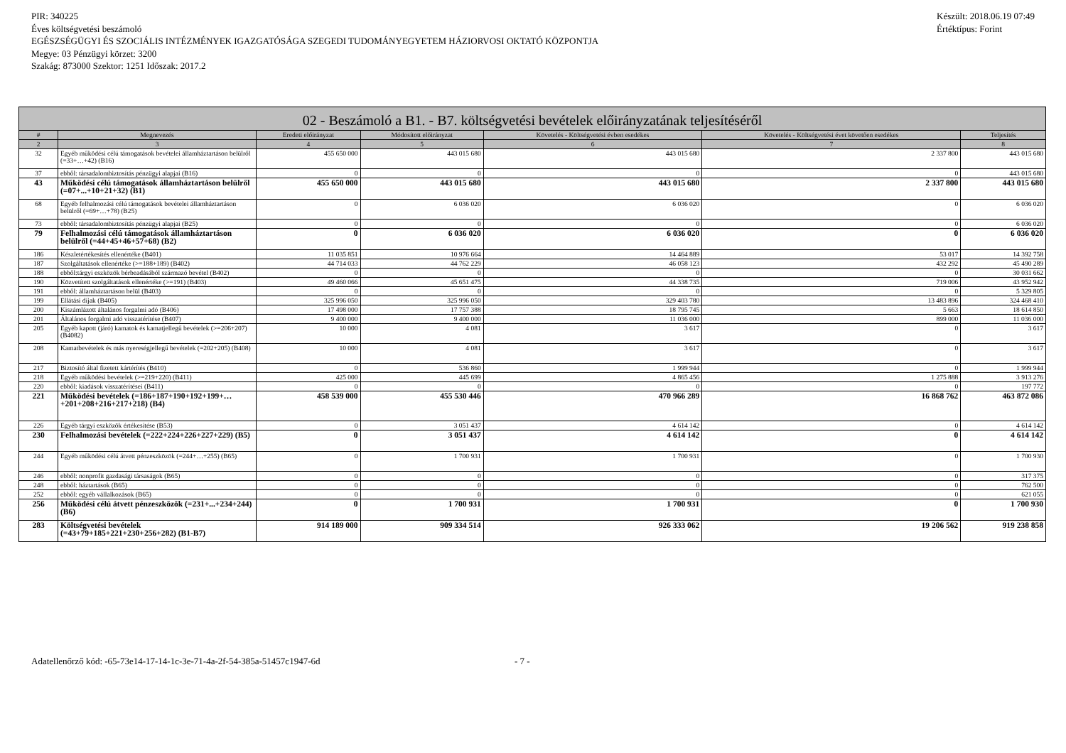PIR: 340225
Éves költségvetési beszámoló
EGÉSZSÉGÜGYI ÉS SZOCIÁLIS INTÉZMÉNYEK IGAZGATÓSÁGA SZEGEDI TUDOMÁNYEGYETEM HÁZIORVOSI OKTATÓ KÖZPONTJA
Megye: 03 Pénzügyi körzet: 3200
Szakág: 873000 Szektor: 1251 Időszak: 2017.2
Készült: 2018.06.19 07:49
Értéktípus: Forint
| 02 - Beszámoló a B1. - B7. költségvetési bevételek előirányzatának teljesítéséről | | | | | | |
| --- | --- | --- | --- | --- | --- | --- |
| # | Megnevezés | Eredeti előirányzat | Módosított előirányzat | Követelés - Költségvetési évben esedékes | Követelés - Költségvetési évet követően esedékes | Teljesítés |
| 2 | 3 | 4 | 5 | 6 | 7 | 8 |
| 32 | Egyéb működési célú támogatások bevételei államháztartáson belülről (=33+…+42) (B16) | 455 650 000 | 443 015 680 | 443 015 680 | 2 337 800 | 443 015 680 |
| 37 | ebből: társadalombiztosítás pénzügyi alapjai (B16) | 0 | 0 | 0 | 0 | 443 015 680 |
| 43 | Működési célú támogatások államháztartáson belülről (=07+...+10+21+32) (B1) | 455 650 000 | 443 015 680 | 443 015 680 | 2 337 800 | 443 015 680 |
| 68 | Egyéb felhalmozási célú támogatások bevételei államháztartáson belülről (=69+…+78) (B25) | 0 | 6 036 020 | 6 036 020 | 0 | 6 036 020 |
| 73 | ebből: társadalombiztosítás pénzügyi alapjai (B25) | 0 | 0 | 0 | 0 | 6 036 020 |
| 79 | Felhalmozási célú támogatások államháztartáson belülről (=44+45+46+57+68) (B2) | 0 | 6 036 020 | 6 036 020 | 0 | 6 036 020 |
| 186 | Készletértékesítés ellenértéke (B401) | 11 035 851 | 10 976 664 | 14 464 889 | 53 017 | 14 392 758 |
| 187 | Szolgáltatások ellenértéke (>=188+189) (B402) | 44 714 033 | 44 762 229 | 46 058 123 | 432 292 | 45 490 289 |
| 188 | ebből:tárgyi eszközök bérbeadásából származó bevétel (B402) | 0 | 0 | 0 | 0 | 30 031 662 |
| 190 | Közvetített szolgáltatások ellenértéke (>=191) (B403) | 49 460 066 | 45 651 475 | 44 338 735 | 719 006 | 43 952 942 |
| 191 | ebből: államháztartáson belül (B403) | 0 | 0 | 0 | 0 | 5 329 805 |
| 199 | Ellátási díjak (B405) | 325 996 050 | 325 996 050 | 329 403 780 | 13 483 896 | 324 468 410 |
| 200 | Kiszámlázott általános forgalmi adó (B406) | 17 498 000 | 17 757 388 | 18 795 745 | 5 663 | 18 614 850 |
| 201 | Általános forgalmi adó visszatérítése (B407) | 9 400 000 | 9 400 000 | 11 036 000 | 899 000 | 11 036 000 |
| 205 | Egyéb kapott (járó) kamatok és kamatjellegű bevételek (>=206+207) (B4082) | 10 000 | 4 081 | 3 617 | 0 | 3 617 |
| 208 | Kamatbevételek és más nyereségjellegű bevételek (=202+205) (B408) | 10 000 | 4 081 | 3 617 | 0 | 3 617 |
| 217 | Biztosító által fizetett kártérítés (B410) | 0 | 536 860 | 1 999 944 | 0 | 1 999 944 |
| 218 | Egyéb működési bevételek (>=219+220) (B411) | 425 000 | 445 699 | 4 865 456 | 1 275 888 | 3 913 276 |
| 220 | ebből: kiadások visszatérítései (B411) | 0 | 0 | 0 | 0 | 197 772 |
| 221 | Működési bevételek (=186+187+190+192+199+…+201+208+216+217+218) (B4) | 458 539 000 | 455 530 446 | 470 966 289 | 16 868 762 | 463 872 086 |
| 226 | Egyéb tárgyi eszközök értékesítése (B53) | 0 | 3 051 437 | 4 614 142 | 0 | 4 614 142 |
| 230 | Felhalmozási bevételek (=222+224+226+227+229) (B5) | 0 | 3 051 437 | 4 614 142 | 0 | 4 614 142 |
| 244 | Egyéb működési célú átvett pénzeszközök (=244+…+255) (B65) | 0 | 1 700 931 | 1 700 931 | 0 | 1 700 930 |
| 246 | ebből: nonprofit gazdasági társaságok (B65) | 0 | 0 | 0 | 0 | 317 375 |
| 248 | ebből: háztartások (B65) | 0 | 0 | 0 | 0 | 762 500 |
| 252 | ebből: egyéb vállalkozások (B65) | 0 | 0 | 0 | 0 | 621 055 |
| 256 | Működési célú átvett pénzeszközök (=231+...+234+244) (B6) | 0 | 1 700 931 | 1 700 931 | 0 | 1 700 930 |
| 283 | Költségvetési bevételek (=43+79+185+221+230+256+282) (B1-B7) | 914 189 000 | 909 334 514 | 926 333 062 | 19 206 562 | 919 238 858 |
Adatellenőrző kód: -65-73e14-17-14-1c-3e-71-4a-2f-54-385a-51457c1947-6d - 7 -